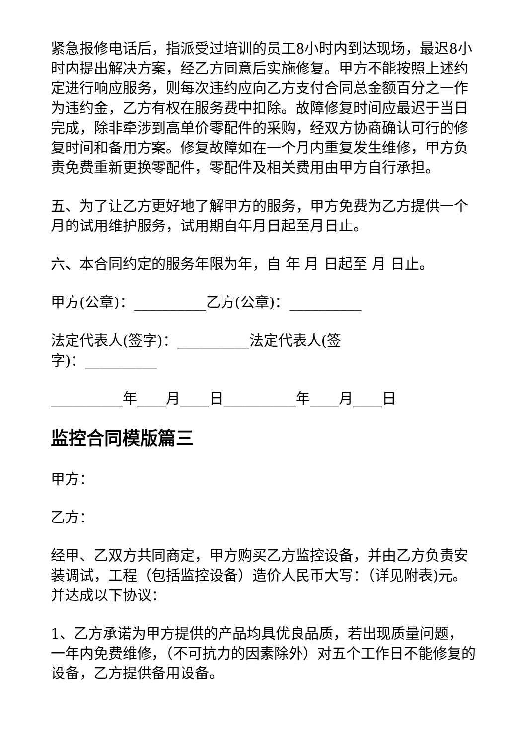紧急报修电话后，指派受过培训的员工8小时内到达现场，最迟8小时内提出解决方案，经乙方同意后实施修复。甲方不能按照上述约定进行响应服务，则每次违约应向乙方支付合同总金额百分之一作为违约金，乙方有权在服务费中扣除。故障修复时间应最迟于当日完成，除非牵涉到高单价零配件的采购，经双方协商确认可行的修复时间和备用方案。修复故障如在一个月内重复发生维修，甲方负责免费重新更换零配件，零配件及相关费用由甲方自行承担。
五、为了让乙方更好地了解甲方的服务，甲方免费为乙方提供一个月的试用维护服务，试用期自年月日起至月日止。
六、本合同约定的服务年限为年，自 年 月 日起至 月 日止。
甲方(公章)：__________乙方(公章)：__________
法定代表人(签字)：__________法定代表人(签
字)：__________
__________年____月____日__________年____月____日
监控合同模版篇三
甲方：
乙方：
经甲、乙双方共同商定，甲方购买乙方监控设备，并由乙方负责安装调试，工程（包括监控设备）造价人民币大写：（详见附表)元。并达成以下协议：
1、乙方承诺为甲方提供的产品均具优良品质，若出现质量问题，一年内免费维修，（不可抗力的因素除外）对五个工作日不能修复的设备，乙方提供备用设备。